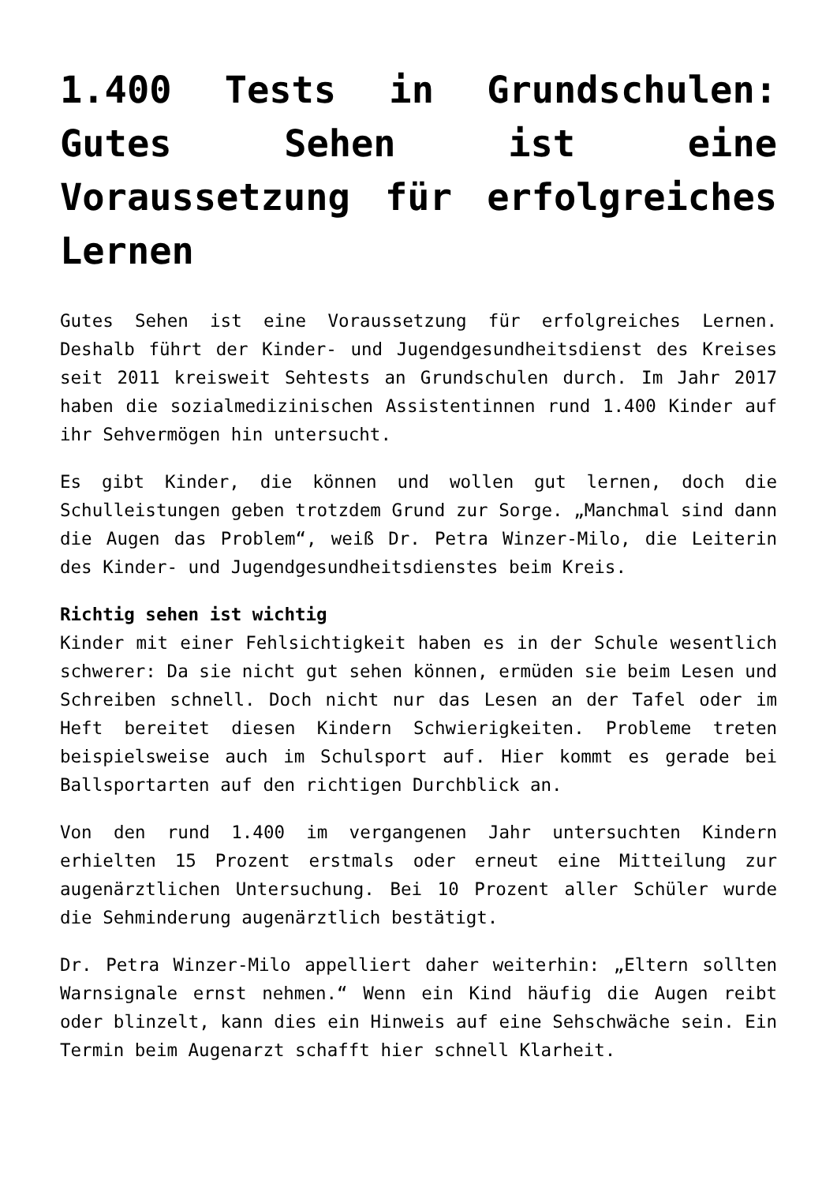1.400 Tests in Grundschulen: Gutes Sehen ist eine Voraussetzung für erfolgreiches Lernen
Gutes Sehen ist eine Voraussetzung für erfolgreiches Lernen. Deshalb führt der Kinder- und Jugendgesundheitsdienst des Kreises seit 2011 kreisweit Sehtests an Grundschulen durch. Im Jahr 2017 haben die sozialmedizinischen Assistentinnen rund 1.400 Kinder auf ihr Sehvermögen hin untersucht.
Es gibt Kinder, die können und wollen gut lernen, doch die Schulleistungen geben trotzdem Grund zur Sorge. „Manchmal sind dann die Augen das Problem“, weiß Dr. Petra Winzer-Milo, die Leiterin des Kinder- und Jugendgesundheitsdienstes beim Kreis.
Richtig sehen ist wichtig
Kinder mit einer Fehlsichtigkeit haben es in der Schule wesentlich schwerer: Da sie nicht gut sehen können, ermüden sie beim Lesen und Schreiben schnell. Doch nicht nur das Lesen an der Tafel oder im Heft bereitet diesen Kindern Schwierigkeiten. Probleme treten beispielsweise auch im Schulsport auf. Hier kommt es gerade bei Ballsportarten auf den richtigen Durchblick an.
Von den rund 1.400 im vergangenen Jahr untersuchten Kindern erhielten 15 Prozent erstmals oder erneut eine Mitteilung zur augenärztlichen Untersuchung. Bei 10 Prozent aller Schüler wurde die Sehminderung augenärztlich bestätigt.
Dr. Petra Winzer-Milo appelliert daher weiterhin: „Eltern sollten Warnsignale ernst nehmen.“ Wenn ein Kind häufig die Augen reibt oder blinzelt, kann dies ein Hinweis auf eine Sehschwäche sein. Ein Termin beim Augenarzt schafft hier schnell Klarheit.